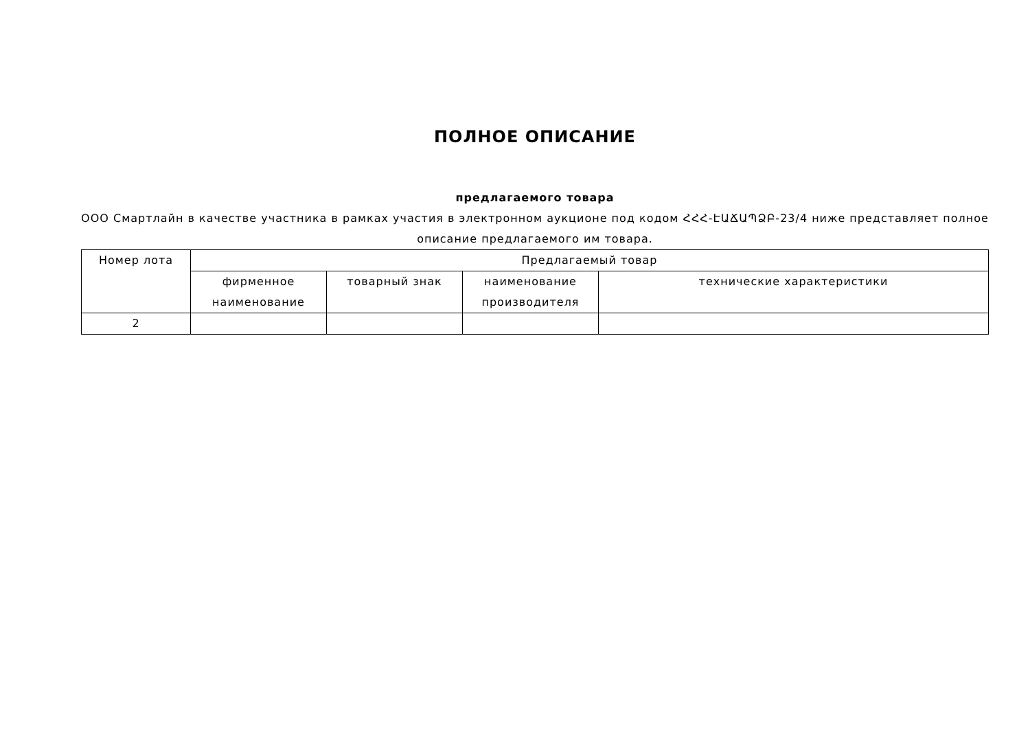ПОЛНОЕ ОПИСАНИЕ
предлагаемого товара
ООО Смартлайн в качестве участника в рамках участия в электронном аукционе под кодом ՀՀՀ-ԷԱՃԱՊՁԲ-23/4 ниже представляет полное описание предлагаемого им товара.
| Номер лота | Предлагаемый товар | | | |
| --- | --- | --- | --- | --- |
| | фирменное наименование | товарный знак | наименование производителя | технические характеристики |
| 2 | | | | |